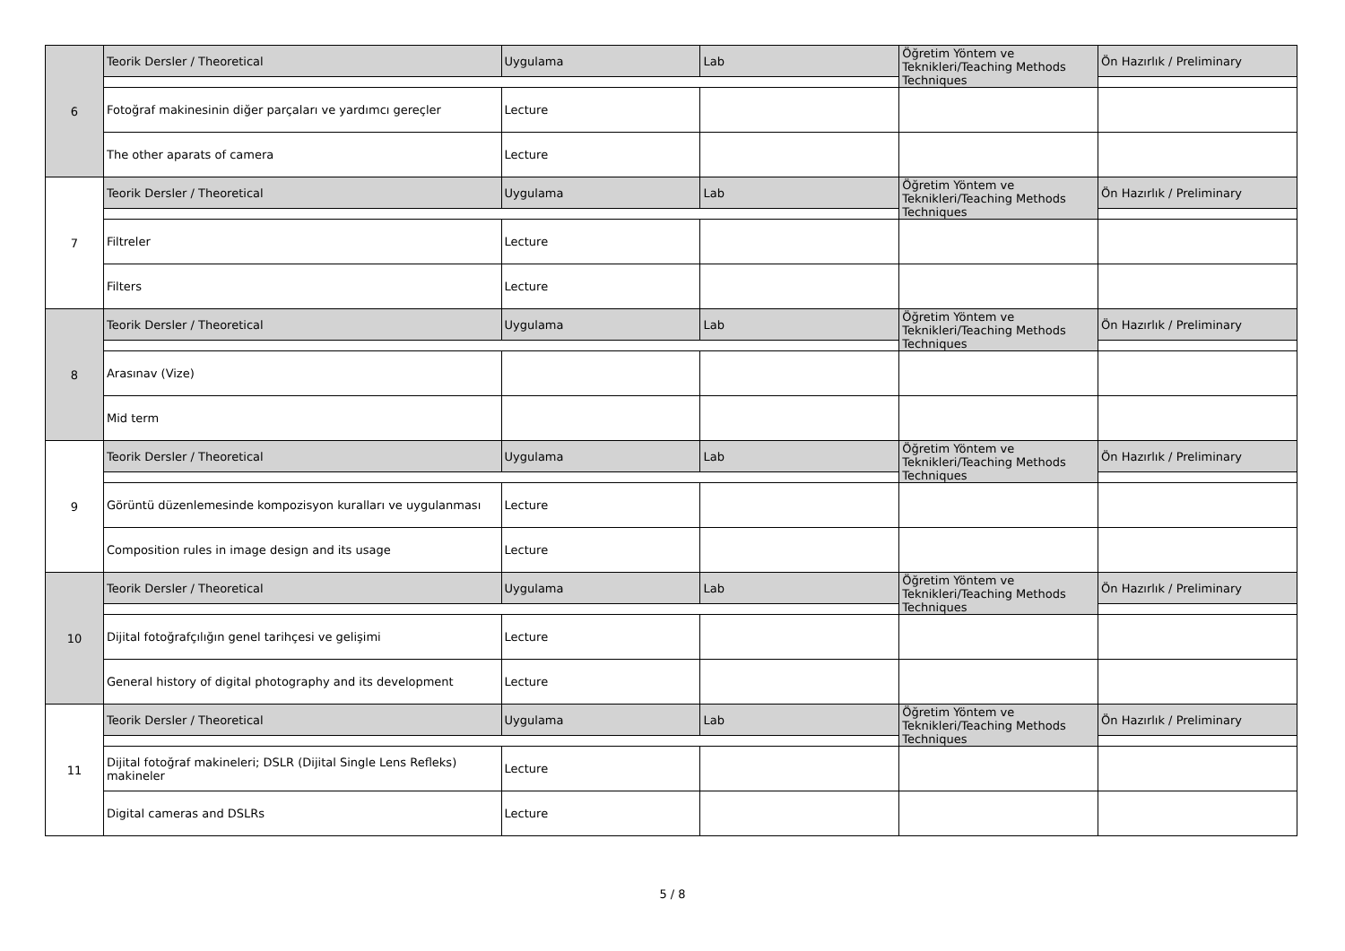| 6 | Teorik Dersler / Theoretical | Uygulama | Lab | Öğretim Yöntem ve Teknikleri/Teaching Methods Techniques | Ön Hazırlık / Preliminary |
| | Fotoğraf makinesinin diğer parçaları ve yardımcı gereçler | Lecture | | | |
| | The other aparats of camera | Lecture | | | |
| 7 | Teorik Dersler / Theoretical | Uygulama | Lab | Öğretim Yöntem ve Teknikleri/Teaching Methods Techniques | Ön Hazırlık / Preliminary |
| | Filtreler | Lecture | | | |
| | Filters | Lecture | | | |
| 8 | Teorik Dersler / Theoretical | Uygulama | Lab | Öğretim Yöntem ve Teknikleri/Teaching Methods Techniques | Ön Hazırlık / Preliminary |
| | Arasınav (Vize) | | | | |
| | Mid term | | | | |
| 9 | Teorik Dersler / Theoretical | Uygulama | Lab | Öğretim Yöntem ve Teknikleri/Teaching Methods Techniques | Ön Hazırlık / Preliminary |
| | Görüntü düzenlemesinde kompozisyon kuralları ve uygulanması | Lecture | | | |
| | Composition rules in image design and its usage | Lecture | | | |
| 10 | Teorik Dersler / Theoretical | Uygulama | Lab | Öğretim Yöntem ve Teknikleri/Teaching Methods Techniques | Ön Hazırlık / Preliminary |
| | Dijital fotoğrafçılığın genel tarihçesi ve gelişimi | Lecture | | | |
| | General history of digital photography and its development | Lecture | | | |
| 11 | Teorik Dersler / Theoretical | Uygulama | Lab | Öğretim Yöntem ve Teknikleri/Teaching Methods Techniques | Ön Hazırlık / Preliminary |
| | Dijital fotoğraf makineleri; DSLR (Dijital Single Lens Refleks) makineler | Lecture | | | |
| | Digital cameras and DSLRs | Lecture | | | |
5 / 8